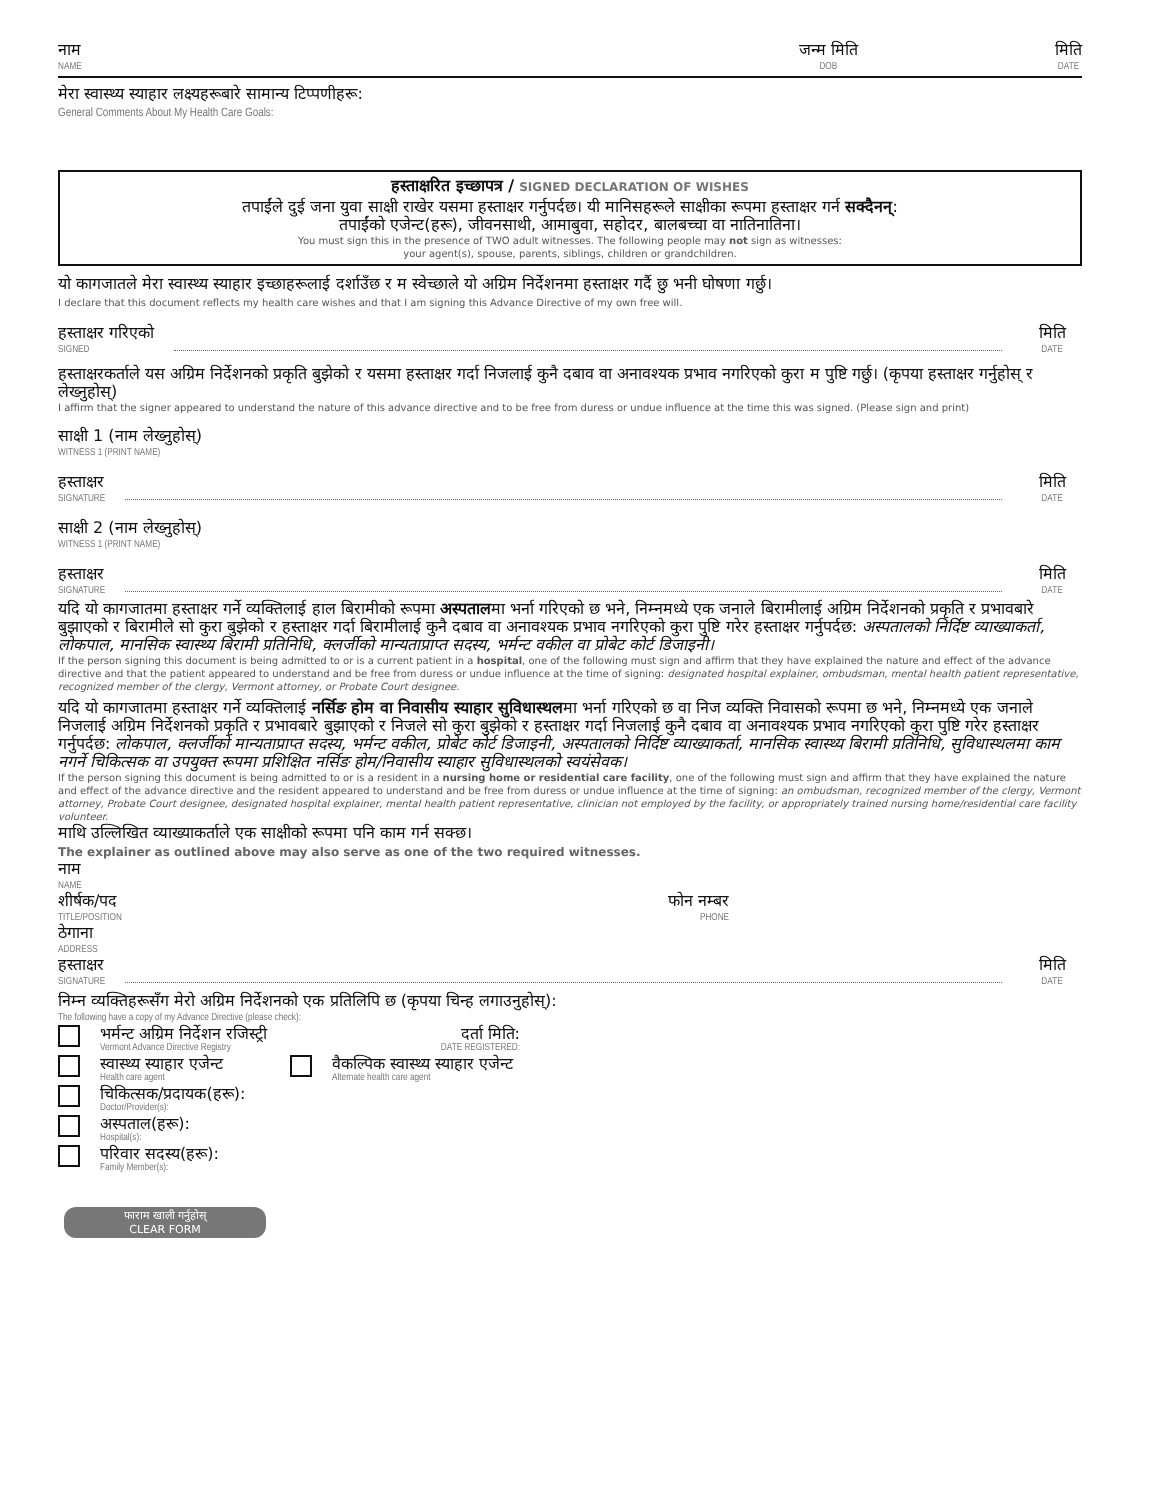नाम
NAME
जन्म मिति
DOB
मिति
DATE
मेरा स्वास्थ्य स्याहार लक्ष्यहरूबारे सामान्य टिप्पणीहरू:
General Comments About My Health Care Goals:
हस्ताक्षरित इच्छापत्र / SIGNED DECLARATION OF WISHES
तपाईंले दुई जना युवा साक्षी राखेर यसमा हस्ताक्षर गर्नुपर्दछ। यी मानिसहरूले साक्षीका रूपमा हस्ताक्षर गर्न सक्दैनन्:
तपाईंको एजेन्ट(हरू), जीवनसाथी, आमाबुवा, सहोदर, बालबच्चा वा नातिनातिना।
You must sign this in the presence of TWO adult witnesses. The following people may not sign as witnesses:
your agent(s), spouse, parents, siblings, children or grandchildren.
यो कागजातले मेरा स्वास्थ्य स्याहार इच्छाहरूलाई दर्शाउँछ र म स्वेच्छाले यो अग्रिम निर्देशनमा हस्ताक्षर गर्दै छु भनी घोषणा गर्छु।
I declare that this document reflects my health care wishes and that I am signing this Advance Directive of my own free will.
हस्ताक्षर गरिएको
SIGNED
मिति
DATE
हस्ताक्षरकर्ताले यस अग्रिम निर्देशनको प्रकृति बुझेको र यसमा हस्ताक्षर गर्दा निजलाई कुनै दबाव वा अनावश्यक प्रभाव नगरिएको कुरा म पुष्टि गर्छु। (कृपया हस्ताक्षर गर्नुहोस् र लेख्नुहोस्)
I affirm that the signer appeared to understand the nature of this advance directive and to be free from duress or undue influence at the time this was signed. (Please sign and print)
साक्षी 1 (नाम लेख्नुहोस्)
WITNESS 1 (PRINT NAME)
हस्ताक्षर
SIGNATURE
मिति
DATE
साक्षी 2 (नाम लेख्नुहोस्)
WITNESS 1 (PRINT NAME)
हस्ताक्षर
SIGNATURE
मिति
DATE
यदि यो कागजातमा हस्ताक्षर गर्ने व्यक्तिलाई हाल बिरामीको रूपमा अस्पतालमा भर्ना गरिएको छ भने, निम्नमध्ये एक जनाले बिरामीलाई अग्रिम निर्देशनको प्रकृति र प्रभावबारे बुझाएको र बिरामीले सो कुरा बुझेको र हस्ताक्षर गर्दा बिरामीलाई कुनै दबाव वा अनावश्यक प्रभाव नगरिएको कुरा पुष्टि गरेर हस्ताक्षर गर्नुपर्दछ: अस्पतालको निर्दिष्ट व्याख्याकर्ता, लोकपाल, मानसिक स्वास्थ्य बिरामी प्रतिनिधि, क्लर्जीको मान्यताप्राप्त सदस्य, भर्मन्ट वकील वा प्रोबेट कोर्ट डिजाइनी।
If the person signing this document is being admitted to or is a current patient in a hospital, one of the following must sign and affirm that they have explained the nature and effect of the advance directive and that the patient appeared to understand and be free from duress or undue influence at the time of signing: designated hospital explainer, ombudsman, mental health patient representative, recognized member of the clergy, Vermont attorney, or Probate Court designee.
यदि यो कागजातमा हस्ताक्षर गर्ने व्यक्तिलाई नर्सिङ होम वा निवासीय स्याहार सुविधास्थलमा भर्ना गरिएको छ वा निज व्यक्ति निवासको रूपमा छ भने, निम्नमध्ये एक जनाले निजलाई अग्रिम निर्देशनको प्रकृति र प्रभावबारे बुझाएको र निजले सो कुरा बुझेको र हस्ताक्षर गर्दा निजलाई कुनै दबाव वा अनावश्यक प्रभाव नगरिएको कुरा पुष्टि गरेर हस्ताक्षर गर्नुपर्दछ: लोकपाल, क्लर्जीको मान्यताप्राप्त सदस्य, भर्मन्ट वकील, प्रोबेट कोर्ट डिजाइनी, अस्पतालको निर्दिष्ट व्याख्याकर्ता, मानसिक स्वास्थ्य बिरामी प्रतिनिधि, सुविधास्थलमा काम नगर्ने चिकित्सक वा उपयुक्त रूपमा प्रशिक्षित नर्सिङ होम/निवासीय स्याहार सुविधास्थलको स्वयंसेवक।
If the person signing this document is being admitted to or is a resident in a nursing home or residential care facility, one of the following must sign and affirm that they have explained the nature and effect of the advance directive and the resident appeared to understand and be free from duress or undue influence at the time of signing: an ombudsman, recognized member of the clergy, Vermont attorney, Probate Court designee, designated hospital explainer, mental health patient representative, clinician not employed by the facility, or appropriately trained nursing home/residential care facility volunteer.
माथि उल्लिखित व्याख्याकर्ताले एक साक्षीको रूपमा पनि काम गर्न सक्छ।
The explainer as outlined above may also serve as one of the two required witnesses.
नाम
NAME
शीर्षक/पद
TITLE/POSITION
फोन नम्बर
PHONE
ठेगाना
ADDRESS
हस्ताक्षर
SIGNATURE
मिति
DATE
निम्न व्यक्तिहरूसँग मेरो अग्रिम निर्देशनको एक प्रतिलिपि छ (कृपया चिन्ह लगाउनुहोस्):
The following have a copy of my Advance Directive (please check):
भर्मन्ट अग्रिम निर्देशन रजिस्ट्री
Vermont Advance Directive Registry
दर्ता मिति:
DATE REGISTERED:
स्वास्थ्य स्याहार एजेन्ट
Health care agent
वैकल्पिक स्वास्थ्य स्याहार एजेन्ट
Alternate health care agent
चिकित्सक/प्रदायक(हरू):
Doctor/Provider(s):
अस्पताल(हरू):
Hospital(s):
परिवार सदस्य(हरू):
Family Member(s):
फाराम खाली गर्नुहोस्
CLEAR FORM